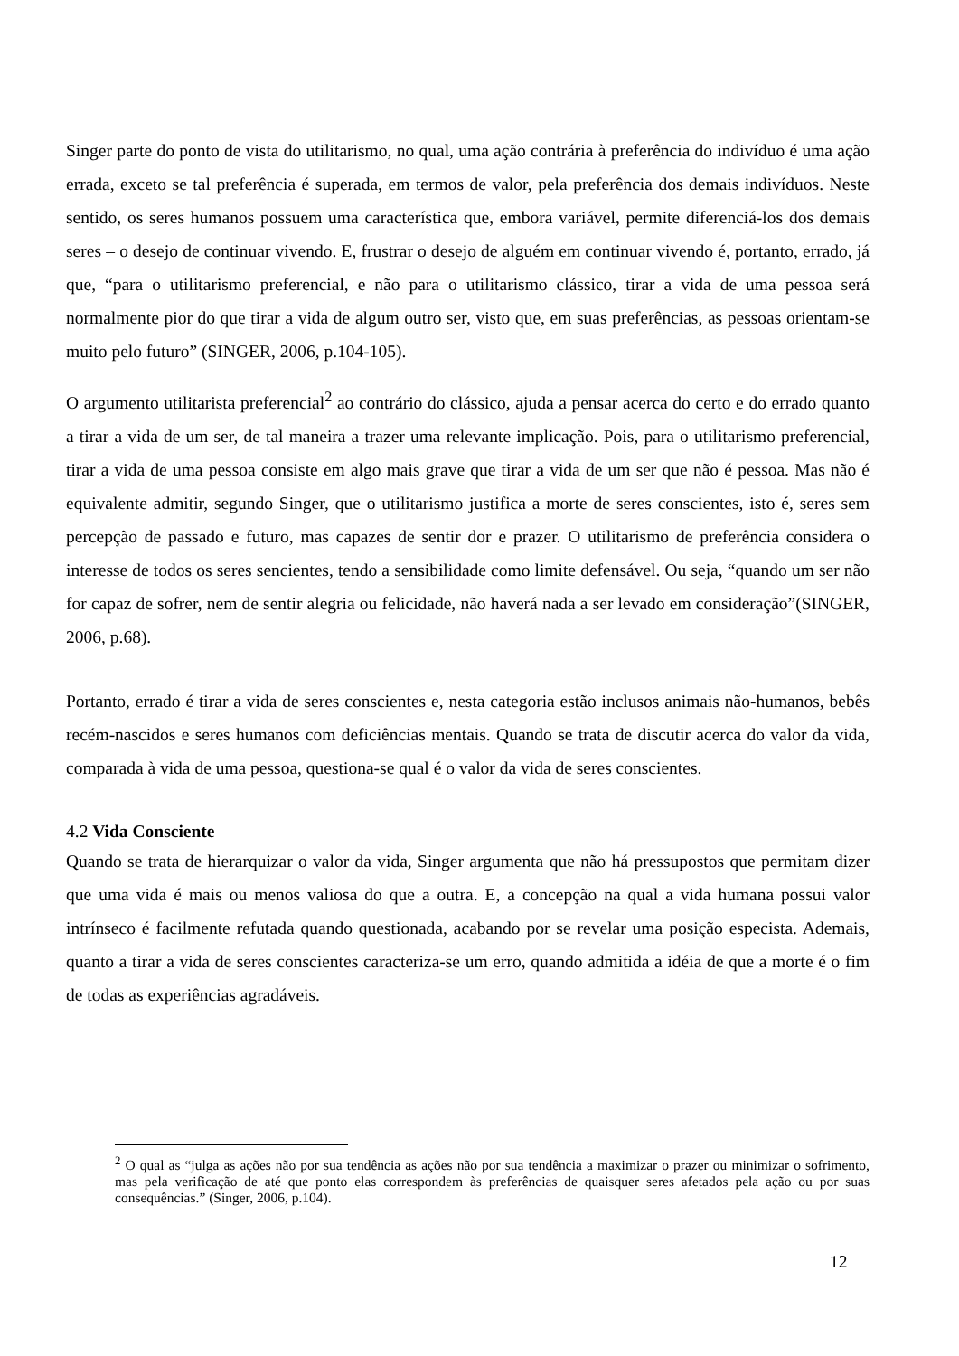Singer parte do ponto de vista do utilitarismo, no qual, uma ação contrária à preferência do indivíduo é uma ação errada, exceto se tal preferência é superada, em termos de valor, pela preferência dos demais indivíduos. Neste sentido, os seres humanos possuem uma característica que, embora variável, permite diferenciá-los dos demais seres – o desejo de continuar vivendo. E, frustrar o desejo de alguém em continuar vivendo é, portanto, errado, já que, “para o utilitarismo preferencial, e não para o utilitarismo clássico, tirar a vida de uma pessoa será normalmente pior do que tirar a vida de algum outro ser, visto que, em suas preferências, as pessoas orientam-se muito pelo futuro” (SINGER, 2006, p.104-105).
O argumento utilitarista preferencial<sup>2</sup> ao contrário do clássico, ajuda a pensar acerca do certo e do errado quanto a tirar a vida de um ser, de tal maneira a trazer uma relevante implicação. Pois, para o utilitarismo preferencial, tirar a vida de uma pessoa consiste em algo mais grave que tirar a vida de um ser que não é pessoa. Mas não é equivalente admitir, segundo Singer, que o utilitarismo justifica a morte de seres conscientes, isto é, seres sem percepção de passado e futuro, mas capazes de sentir dor e prazer. O utilitarismo de preferência considera o interesse de todos os seres sencientes, tendo a sensibilidade como limite defensável. Ou seja, “quando um ser não for capaz de sofrer, nem de sentir alegria ou felicidade, não haverá nada a ser levado em consideração”(SINGER, 2006, p.68).
Portanto, errado é tirar a vida de seres conscientes e, nesta categoria estão inclusos animais não-humanos, bebês recém-nascidos e seres humanos com deficiências mentais. Quando se trata de discutir acerca do valor da vida, comparada à vida de uma pessoa, questiona-se qual é o valor da vida de seres conscientes.
4.2 Vida Consciente
Quando se trata de hierarquizar o valor da vida, Singer argumenta que não há pressupostos que permitam dizer que uma vida é mais ou menos valiosa do que a outra. E, a concepção na qual a vida humana possui valor intrínseco é facilmente refutada quando questionada, acabando por se revelar uma posição especista. Ademais, quanto a tirar a vida de seres conscientes caracteriza-se um erro, quando admitida a idéia de que a morte é o fim de todas as experiências agradáveis.
<sup>2</sup> O qual as “julga as ações não por sua tendência as ações não por sua tendência a maximizar o prazer ou minimizar o sofrimento, mas pela verificação de até que ponto elas correspondem às preferências de quaisquer seres afetados pela ação ou por suas consequências.” (Singer, 2006, p.104).
12